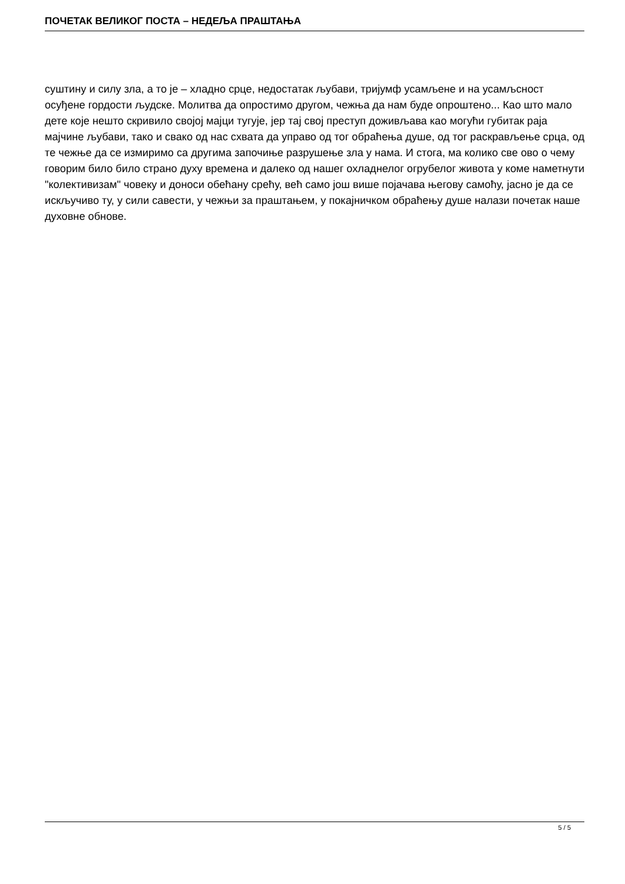ПОЧЕТАК ВЕЛИКОГ ПОСТА – НЕДЕЉА ПРАШТАЊА
суштину и силу зла, а то је – хладно срце, недостатак љубави, тријумф усамљене и на усамљсност осуђене гордости људске. Молитва да опростимо другом, чежња да нам буде опроштено... Као што мало дете које нешто скривило својој мајци тугује, јер тај свој преступ доживљава као могући губитак раја мајчине љубави, тако и свако од нас схвата да управо од тог обраћења душе, од тог раскрављење срца, од те чежње да се измиримо са другима започиње разрушење зла у нама. И стога, ма колико све ово о чему говорим било било страно духу времена и далеко од нашег охладнелог огрубелог живота у коме наметнути "колективизам" човеку и доноси обећану срећу, већ само још више појачава његову самоћу, јасно је да се искључиво ту, у сили савести, у чежњи за праштањем, у покајничком обраћењу душе налази почетак наше духовне обнове.
5 / 5